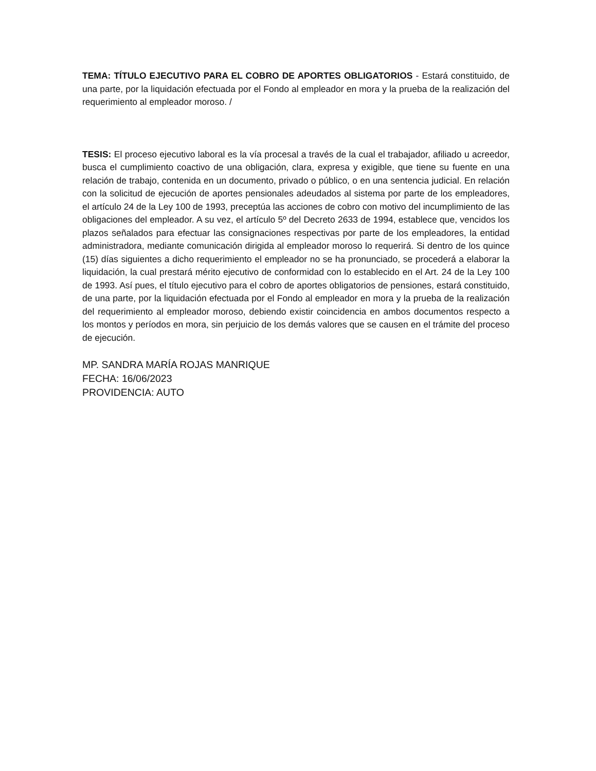TEMA: TÍTULO EJECUTIVO PARA EL COBRO DE APORTES OBLIGATORIOS - Estará constituido, de una parte, por la liquidación efectuada por el Fondo al empleador en mora y la prueba de la realización del requerimiento al empleador moroso. /
TESIS: El proceso ejecutivo laboral es la vía procesal a través de la cual el trabajador, afiliado u acreedor, busca el cumplimiento coactivo de una obligación, clara, expresa y exigible, que tiene su fuente en una relación de trabajo, contenida en un documento, privado o público, o en una sentencia judicial. En relación con la solicitud de ejecución de aportes pensionales adeudados al sistema por parte de los empleadores, el artículo 24 de la Ley 100 de 1993, preceptúa las acciones de cobro con motivo del incumplimiento de las obligaciones del empleador. A su vez, el artículo 5º del Decreto 2633 de 1994, establece que, vencidos los plazos señalados para efectuar las consignaciones respectivas por parte de los empleadores, la entidad administradora, mediante comunicación dirigida al empleador moroso lo requerirá. Si dentro de los quince (15) días siguientes a dicho requerimiento el empleador no se ha pronunciado, se procederá a elaborar la liquidación, la cual prestará mérito ejecutivo de conformidad con lo establecido en el Art. 24 de la Ley 100 de 1993. Así pues, el título ejecutivo para el cobro de aportes obligatorios de pensiones, estará constituido, de una parte, por la liquidación efectuada por el Fondo al empleador en mora y la prueba de la realización del requerimiento al empleador moroso, debiendo existir coincidencia en ambos documentos respecto a los montos y períodos en mora, sin perjuicio de los demás valores que se causen en el trámite del proceso de ejecución.
MP. SANDRA MARÍA ROJAS MANRIQUE
FECHA: 16/06/2023
PROVIDENCIA: AUTO